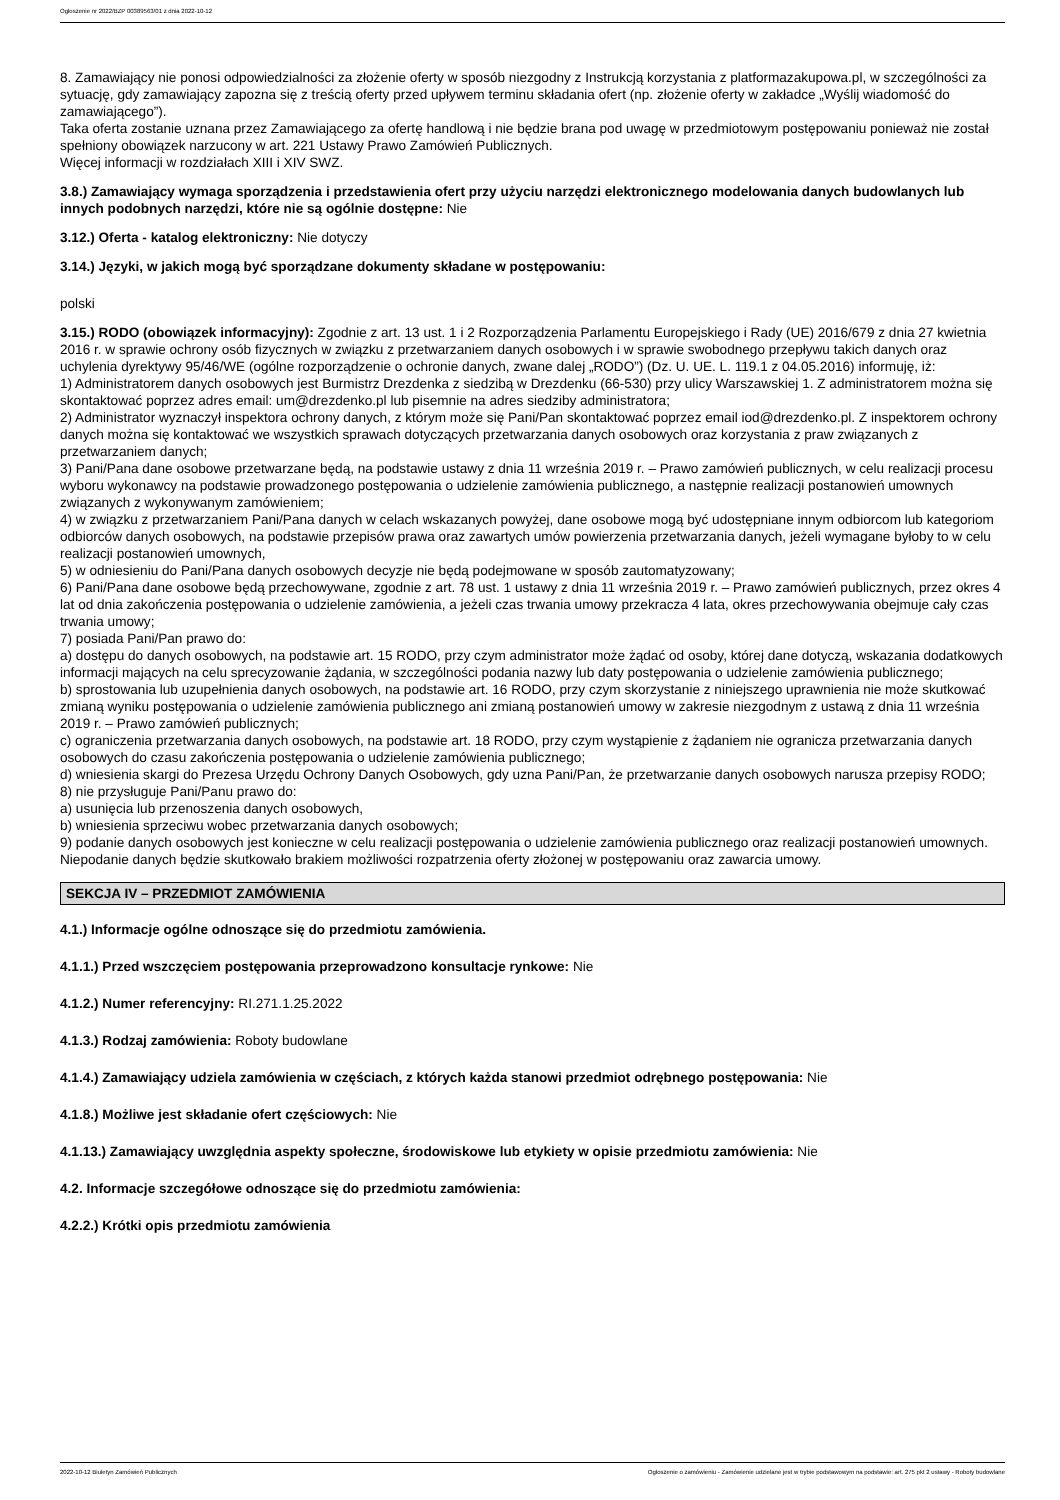Ogłoszenie nr 2022/BZP 00389563/01 z dnia 2022-10-12
8. Zamawiający nie ponosi odpowiedzialności za złożenie oferty w sposób niezgodny z Instrukcją korzystania z platformazakupowa.pl, w szczególności za sytuację, gdy zamawiający zapozna się z treścią oferty przed upływem terminu składania ofert (np. złożenie oferty w zakładce „Wyślij wiadomość do zamawiającego”).
Taka oferta zostanie uznana przez Zamawiającego za ofertę handlową i nie będzie brana pod uwagę w przedmiotowym postępowaniu ponieważ nie został spełniony obowiązek narzucony w art. 221 Ustawy Prawo Zamówień Publicznych.
Więcej informacji w rozdziałach XIII i XIV SWZ.
3.8.) Zamawiający wymaga sporządzenia i przedstawienia ofert przy użyciu narzędzi elektronicznego modelowania danych budowlanych lub innych podobnych narzędzi, które nie są ogólnie dostępne: Nie
3.12.) Oferta - katalog elektroniczny: Nie dotyczy
3.14.) Języki, w jakich mogą być sporządzane dokumenty składane w postępowaniu:
polski
3.15.) RODO (obowiązek informacyjny): Zgodnie z art. 13 ust. 1 i 2 Rozporządzenia Parlamentu Europejskiego i Rady (UE) 2016/679 z dnia 27 kwietnia 2016 r. w sprawie ochrony osób fizycznych w związku z przetwarzaniem danych osobowych i w sprawie swobodnego przepływu takich danych oraz uchylenia dyrektywy 95/46/WE (ogólne rozporządzenie o ochronie danych, zwane dalej „RODO”) (Dz. U. UE. L. 119.1 z 04.05.2016) informuję, iż:
1) Administratorem danych osobowych jest Burmistrz Drezdenka z siedzibą w Drezdenku (66-530) przy ulicy Warszawskiej 1. Z administratorem można się skontaktować poprzez adres email: um@drezdenko.pl lub pisemnie na adres siedziby administratora;
2) Administrator wyznaczył inspektora ochrony danych, z którym może się Pani/Pan skontaktować poprzez email iod@drezdenko.pl. Z inspektorem ochrony danych można się kontaktować we wszystkich sprawach dotyczących przetwarzania danych osobowych oraz korzystania z praw związanych z przetwarzaniem danych;
3) Pani/Pana dane osobowe przetwarzane będą, na podstawie ustawy z dnia 11 września 2019 r. – Prawo zamówień publicznych, w celu realizacji procesu wyboru wykonawcy na podstawie prowadzonego postępowania o udzielenie zamówienia publicznego, a następnie realizacji postanowień umownych związanych z wykonywanym zamówieniem;
4) w związku z przetwarzaniem Pani/Pana danych w celach wskazanych powyżej, dane osobowe mogą być udostępniane innym odbiorcom lub kategoriom odbiorców danych osobowych, na podstawie przepisów prawa oraz zawartych umów powierzenia przetwarzania danych, jeżeli wymagane byłoby to w celu realizacji postanowień umownych,
5) w odniesieniu do Pani/Pana danych osobowych decyzje nie będą podejmowane w sposób zautomatyzowany;
6) Pani/Pana dane osobowe będą przechowywane, zgodnie z art. 78 ust. 1 ustawy z dnia 11 września 2019 r. – Prawo zamówień publicznych, przez okres 4 lat od dnia zakończenia postępowania o udzielenie zamówienia, a jeżeli czas trwania umowy przekracza 4 lata, okres przechowywania obejmuje cały czas trwania umowy;
7) posiada Pani/Pan prawo do:
a) dostępu do danych osobowych, na podstawie art. 15 RODO, przy czym administrator może żądać od osoby, której dane dotyczą, wskazania dodatkowych informacji mających na celu sprecyzowanie żądania, w szczególności podania nazwy lub daty postępowania o udzielenie zamówienia publicznego;
b) sprostowania lub uzupełnienia danych osobowych, na podstawie art. 16 RODO, przy czym skorzystanie z niniejszego uprawnienia nie może skutkować zmianą wyniku postępowania o udzielenie zamówienia publicznego ani zmianą postanowień umowy w zakresie niezgodnym z ustawą z dnia 11 września 2019 r. – Prawo zamówień publicznych;
c) ograniczenia przetwarzania danych osobowych, na podstawie art. 18 RODO, przy czym wystąpienie z żądaniem nie ogranicza przetwarzania danych osobowych do czasu zakończenia postępowania o udzielenie zamówienia publicznego;
d) wniesienia skargi do Prezesa Urzędu Ochrony Danych Osobowych, gdy uzna Pani/Pan, że przetwarzanie danych osobowych narusza przepisy RODO;
8) nie przysługuje Pani/Panu prawo do:
a) usunięcia lub przenoszenia danych osobowych,
b) wniesienia sprzeciwu wobec przetwarzania danych osobowych;
9) podanie danych osobowych jest konieczne w celu realizacji postępowania o udzielenie zamówienia publicznego oraz realizacji postanowień umownych. Niepodanie danych będzie skutkowało brakiem możliwości rozpatrzenia oferty złożonej w postępowaniu oraz zawarcia umowy.
SEKCJA IV – PRZEDMIOT ZAMÓWIENIA
4.1.) Informacje ogólne odnoszące się do przedmiotu zamówienia.
4.1.1.) Przed wszczęciem postępowania przeprowadzono konsultacje rynkowe: Nie
4.1.2.) Numer referencyjny: RI.271.1.25.2022
4.1.3.) Rodzaj zamówienia: Roboty budowlane
4.1.4.) Zamawiający udziela zamówienia w częściach, z których każda stanowi przedmiot odrębnego postępowania: Nie
4.1.8.) Możliwe jest składanie ofert częściowych: Nie
4.1.13.) Zamawiający uwzględnia aspekty społeczne, środowiskowe lub etykiety w opisie przedmiotu zamówienia: Nie
4.2. Informacje szczegółowe odnoszące się do przedmiotu zamówienia:
4.2.2.) Krótki opis przedmiotu zamówienia
2022-10-12 Biuletyn Zamówień Publicznych Ogłoszenie o zamówieniu - Zamówienie udzielane jest w trybie podstawowym na podstawie: art. 275 pkt 2 ustawy - Roboty budowlane